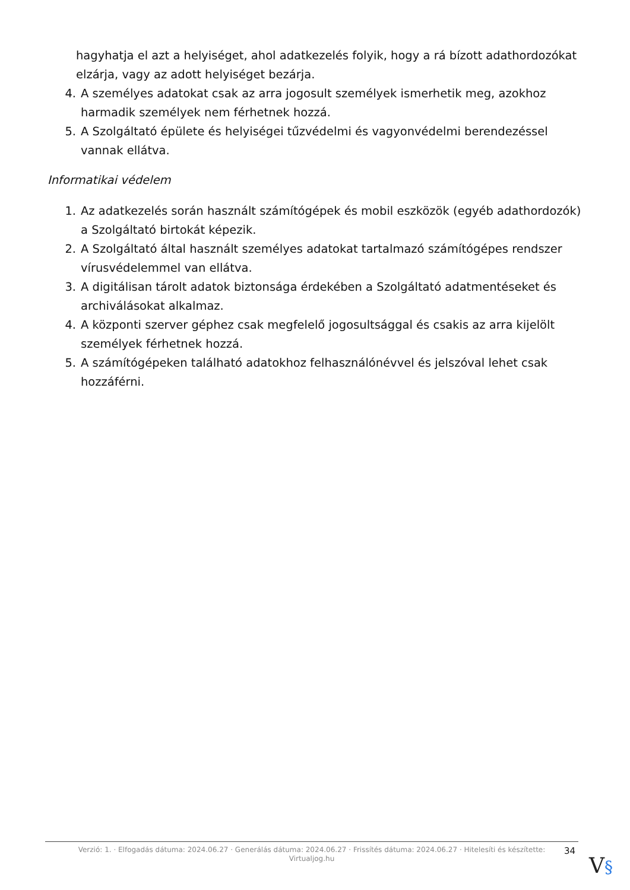hagyhatja el azt a helyiséget, ahol adatkezelés folyik, hogy a rá bízott adathordozókat elzárja, vagy az adott helyiséget bezárja.
4. A személyes adatokat csak az arra jogosult személyek ismerhetik meg, azokhoz harmadik személyek nem férhetnek hozzá.
5. A Szolgáltató épülete és helyiségei tűzvédelmi és vagyonvédelmi berendezéssel vannak ellátva.
Informatikai védelem
1. Az adatkezelés során használt számítógépek és mobil eszközök (egyéb adathordozók) a Szolgáltató birtokát képezik.
2. A Szolgáltató által használt személyes adatokat tartalmazó számítógépes rendszer vírusvédelemmel van ellátva.
3. A digitálisan tárolt adatok biztonsága érdekében a Szolgáltató adatmentéseket és archiválásokat alkalmaz.
4. A központi szerver géphez csak megfelelő jogosultsággal és csakis az arra kijelölt személyek férhetnek hozzá.
5. A számítógépeken található adatokhoz felhasználónévvel és jelszóval lehet csak hozzáférni.
Verzió: 1. · Elfogadás dátuma: 2024.06.27 · Generálás dátuma: 2024.06.27 · Frissítés dátuma: 2024.06.27 · Hitelesíti és készítette:
Virtualjog.hu
34
V§